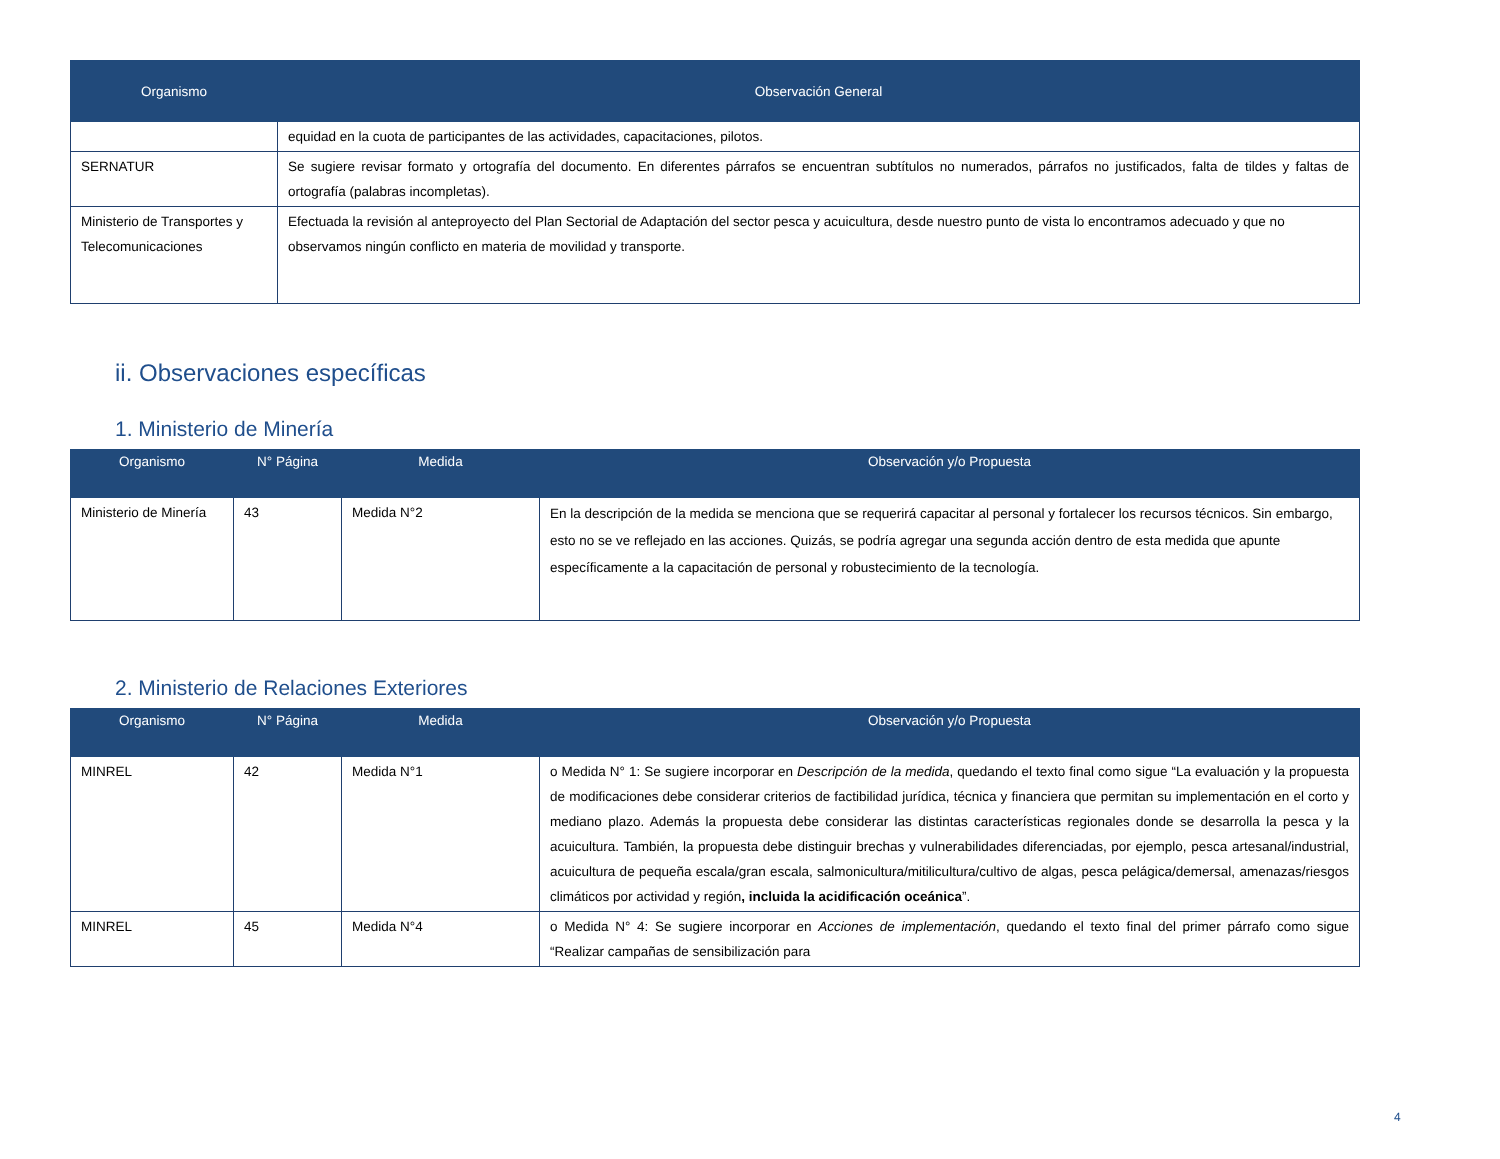| Organismo | Observación General |
| --- | --- |
| | equidad en la cuota de participantes de las actividades, capacitaciones, pilotos. |
| SERNATUR | Se sugiere revisar formato y ortografía del documento. En diferentes párrafos se encuentran subtítulos no numerados, párrafos no justificados, falta de tildes y faltas de ortografía (palabras incompletas). |
| Ministerio de Transportes y Telecomunicaciones | Efectuada la revisión al anteproyecto del Plan Sectorial de Adaptación del sector pesca y acuicultura, desde nuestro punto de vista lo encontramos adecuado y que no observamos ningún conflicto en materia de movilidad y transporte. |
ii. Observaciones específicas
1. Ministerio de Minería
| Organismo | N° Página | Medida | Observación y/o Propuesta |
| --- | --- | --- | --- |
| Ministerio de Minería | 43 | Medida N°2 | En la descripción de la medida se menciona que se requerirá capacitar al personal y fortalecer los recursos técnicos. Sin embargo, esto no se ve reflejado en las acciones. Quizás, se podría agregar una segunda acción dentro de esta medida que apunte específicamente a la capacitación de personal y robustecimiento de la tecnología. |
2. Ministerio de Relaciones Exteriores
| Organismo | N° Página | Medida | Observación y/o Propuesta |
| --- | --- | --- | --- |
| MINREL | 42 | Medida N°1 | o Medida N° 1: Se sugiere incorporar en Descripción de la medida , quedando el texto final como sigue “La evaluación y la propuesta de modificaciones debe considerar criterios de factibilidad jurídica, técnica y financiera que permitan su implementación en el corto y mediano plazo. Además la propuesta debe considerar las distintas características regionales donde se desarrolla la pesca y la acuicultura. También, la propuesta debe distinguir brechas y vulnerabilidades diferenciadas, por ejemplo, pesca artesanal/industrial, acuicultura de pequeña escala/gran escala, salmonicultura/mitilicultura/cultivo de algas, pesca pelágica/demersal, amenazas/riesgos climáticos por actividad y región , incluida la acidificación oceánica ”. |
| MINREL | 45 | Medida N°4 | o Medida N° 4: Se sugiere incorporar en Acciones de implementación , quedando el texto final del primer párrafo como sigue “Realizar campañas de sensibilización para |
4